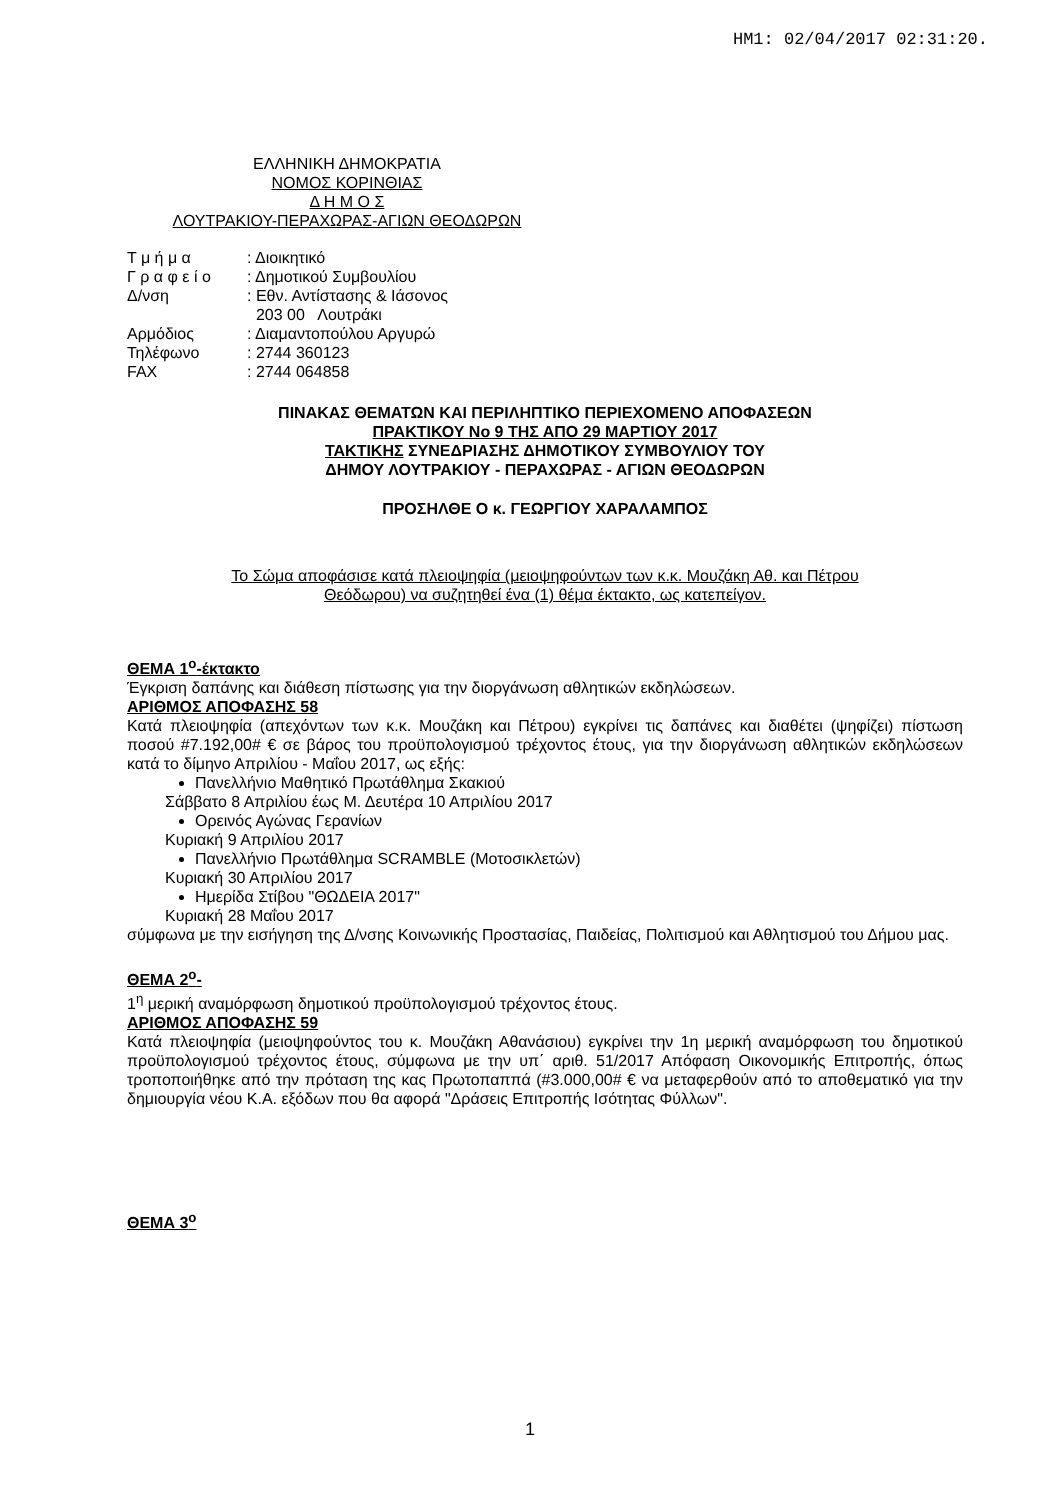ΗΜ1: 02/04/2017 02:31:20.
ΕΛΛΗΝΙΚΗ ΔΗΜΟΚΡΑΤΙΑ
ΝΟΜΟΣ ΚΟΡΙΝΘΙΑΣ
Δ Η Μ Ο Σ
ΛΟΥΤΡΑΚΙΟΥ-ΠΕΡΑΧΩΡΑΣ-ΑΓΙΩΝ ΘΕΟΔΩΡΩΝ
| Τ μ ή μ α | : Διοικητικό |
| Γ ρ α φ ε ί ο | : Δημοτικού Συμβουλίου |
| Δ/νση | : Εθν. Αντίστασης & Ιάσονος |
| | 203 00 Λουτράκι |
| Αρμόδιος | : Διαμαντοπούλου Αργυρώ |
| Τηλέφωνο | : 2744 360123 |
| FAX | : 2744 064858 |
ΠΙΝΑΚΑΣ ΘΕΜΑΤΩΝ ΚΑΙ ΠΕΡΙΛΗΠΤΙΚΟ ΠΕΡΙΕΧΟΜΕΝΟ ΑΠΟΦΑΣΕΩΝ
ΠΡΑΚΤΙΚΟΥ Νο 9 ΤΗΣ ΑΠΟ 29 ΜΑΡΤΙΟΥ 2017
ΤΑΚΤΙΚΗΣ ΣΥΝΕΔΡΙΑΣΗΣ ΔΗΜΟΤΙΚΟΥ ΣΥΜΒΟΥΛΙΟΥ ΤΟΥ
ΔΗΜΟΥ ΛΟΥΤΡΑΚΙΟΥ - ΠΕΡΑΧΩΡΑΣ - ΑΓΙΩΝ ΘΕΟΔΩΡΩΝ
ΠΡΟΣΗΛΘΕ Ο κ. ΓΕΩΡΓΙΟΥ ΧΑΡΑΛΑΜΠΟΣ
Το Σώμα αποφάσισε κατά πλειοψηφία (μειοψηφούντων των κ.κ. Μουζάκη Αθ. και Πέτρου
Θεόδωρου) να συζητηθεί ένα (1) θέμα έκτακτο, ως κατεπείγον.
ΘΕΜΑ 1<sup>ο</sup>-έκτακτο
Έγκριση δαπάνης και διάθεση πίστωσης για την διοργάνωση αθλητικών εκδηλώσεων.
ΑΡΙΘΜΟΣ ΑΠΟΦΑΣΗΣ 58
Κατά πλειοψηφία (απεχόντων των κ.κ. Μουζάκη και Πέτρου) εγκρίνει τις δαπάνες και διαθέτει (ψηφίζει) πίστωση ποσού #7.192,00# € σε βάρος του προϋπολογισμού τρέχοντος έτους, για την διοργάνωση αθλητικών εκδηλώσεων κατά το δίμηνο Απριλίου - Μαΐου 2017, ως εξής:
Πανελλήνιο Μαθητικό Πρωτάθλημα Σκακιού
Σάββατο 8 Απριλίου έως Μ. Δευτέρα 10 Απριλίου 2017
Ορεινός Αγώνας Γερανίων
Κυριακή 9 Απριλίου 2017
Πανελλήνιο Πρωτάθλημα SCRAMBLE (Μοτοσικλετών)
Κυριακή 30 Απριλίου 2017
Ημερίδα Στίβου "ΘΩΔΕΙΑ 2017"
Κυριακή 28 Μαΐου 2017
σύμφωνα με την εισήγηση της Δ/νσης Κοινωνικής Προστασίας, Παιδείας, Πολιτισμού και Αθλητισμού του Δήμου μας.
ΘΕΜΑ 2<sup>ο</sup>-
1<sup>η</sup> μερική αναμόρφωση δημοτικού προϋπολογισμού τρέχοντος έτους.
ΑΡΙΘΜΟΣ ΑΠΟΦΑΣΗΣ 59
Κατά πλειοψηφία (μειοψηφούντος του κ. Μουζάκη Αθανάσιου) εγκρίνει την 1η μερική αναμόρφωση του δημοτικού προϋπολογισμού τρέχοντος έτους, σύμφωνα με την υπ΄ αριθ. 51/2017 Απόφαση Οικονομικής Επιτροπής, όπως τροποποιήθηκε από την πρόταση της κας Πρωτοπαππά (#3.000,00# € να μεταφερθούν από το αποθεματικό για την δημιουργία νέου Κ.Α. εξόδων που θα αφορά "Δράσεις Επιτροπής Ισότητας Φύλλων".
ΘΕΜΑ 3<sup>ο</sup>
1